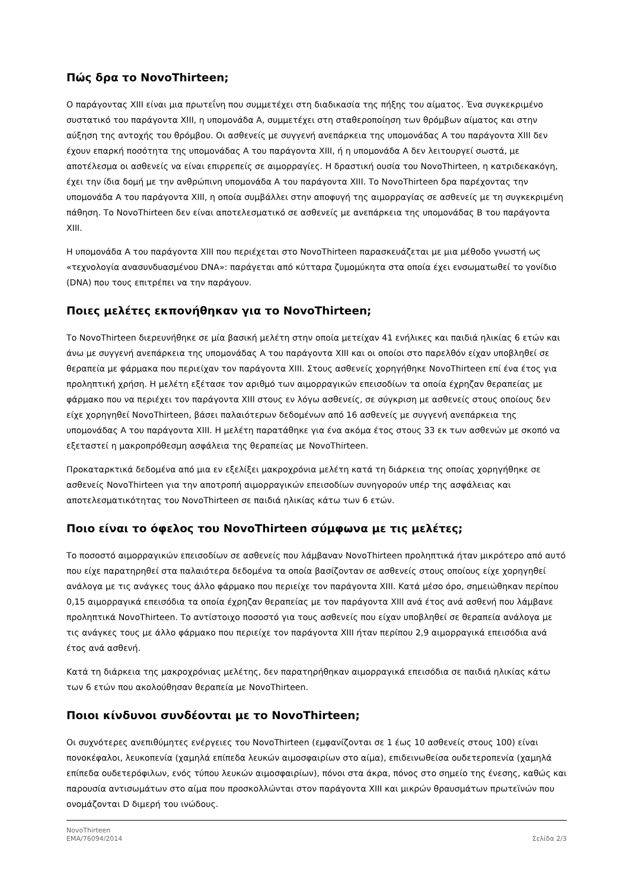Πώς δρα το NovoThirteen;
Ο παράγοντας XIII είναι μια πρωτεΐνη που συμμετέχει στη διαδικασία της πήξης του αίματος. Ένα συγκεκριμένο συστατικό του παράγοντα XIII, η υπομονάδα A, συμμετέχει στη σταθεροποίηση των θρόμβων αίματος και στην αύξηση της αντοχής του θρόμβου. Οι ασθενείς με συγγενή ανεπάρκεια της υπομονάδας A του παράγοντα XIII δεν έχουν επαρκή ποσότητα της υπομονάδας A του παράγοντα XIII, ή η υπομονάδα A δεν λειτουργεί σωστά, με αποτέλεσμα οι ασθενείς να είναι επιρρεπείς σε αιμορραγίες. Η δραστική ουσία του NovoThirteen, η κατριδεκακόγη, έχει την ίδια δομή με την ανθρώπινη υπομονάδα A του παράγοντα XIII. Το NovoThirteen δρα παρέχοντας την υπομονάδα A του παράγοντα XIII, η οποία συμβάλλει στην αποφυγή της αιμορραγίας σε ασθενείς με τη συγκεκριμένη πάθηση. Το NovoThirteen δεν είναι αποτελεσματικό σε ασθενείς με ανεπάρκεια της υπομονάδας B του παράγοντα XIII.
Η υπομονάδα A του παράγοντα XIII που περιέχεται στο NovoThirteen παρασκευάζεται με μια μέθοδο γνωστή ως «τεχνολογία ανασυνδυασμένου DNA»: παράγεται από κύτταρα ζυμομύκητα στα οποία έχει ενσωματωθεί το γονίδιο (DNA) που τους επιτρέπει να την παράγουν.
Ποιες μελέτες εκπονήθηκαν για το NovoThirteen;
Το NovoThirteen διερευνήθηκε σε μία βασική μελέτη στην οποία μετείχαν 41 ενήλικες και παιδιά ηλικίας 6 ετών και άνω με συγγενή ανεπάρκεια της υπομονάδας A του παράγοντα XIII και οι οποίοι στο παρελθόν είχαν υποβληθεί σε θεραπεία με φάρμακα που περιείχαν τον παράγοντα XIII. Στους ασθενείς χορηγήθηκε NovoThirteen επί ένα έτος για προληπτική χρήση. Η μελέτη εξέτασε τον αριθμό των αιμορραγικών επεισοδίων τα οποία έχρηζαν θεραπείας με φάρμακο που να περιέχει τον παράγοντα XIII στους εν λόγω ασθενείς, σε σύγκριση με ασθενείς στους οποίους δεν είχε χορηγηθεί NovoThirteen, βάσει παλαιότερων δεδομένων από 16 ασθενείς με συγγενή ανεπάρκεια της υπομονάδας A του παράγοντα XIII. Η μελέτη παρατάθηκε για ένα ακόμα έτος στους 33 εκ των ασθενών με σκοπό να εξεταστεί η μακροπρόθεσμη ασφάλεια της θεραπείας με NovoThirteen.
Προκαταρκτικά δεδομένα από μια εν εξελίξει μακροχρόνια μελέτη κατά τη διάρκεια της οποίας χορηγήθηκε σε ασθενείς NovoThirteen για την αποτροπή αιμορραγικών επεισοδίων συνηγορούν υπέρ της ασφάλειας και αποτελεσματικότητας του NovoThirteen σε παιδιά ηλικίας κάτω των 6 ετών.
Ποιο είναι το όφελος του NovoThirteen σύμφωνα με τις μελέτες;
Το ποσοστό αιμορραγικών επεισοδίων σε ασθενείς που λάμβαναν NovoThirteen προληπτικά ήταν μικρότερο από αυτό που είχε παρατηρηθεί στα παλαιότερα δεδομένα τα οποία βασίζονταν σε ασθενείς στους οποίους είχε χορηγηθεί ανάλογα με τις ανάγκες τους άλλο φάρμακο που περιείχε τον παράγοντα XIII. Κατά μέσο όρο, σημειώθηκαν περίπου 0,15 αιμορραγικά επεισόδια τα οποία έχρηζαν θεραπείας με τον παράγοντα XIII ανά έτος ανά ασθενή που λάμβανε προληπτικά NovoThirteen. Το αντίστοιχο ποσοστό για τους ασθενείς που είχαν υποβληθεί σε θεραπεία ανάλογα με τις ανάγκες τους με άλλο φάρμακο που περιείχε τον παράγοντα XIII ήταν περίπου 2,9 αιμορραγικά επεισόδια ανά έτος ανά ασθενή.
Κατά τη διάρκεια της μακροχρόνιας μελέτης, δεν παρατηρήθηκαν αιμορραγικά επεισόδια σε παιδιά ηλικίας κάτω των 6 ετών που ακολούθησαν θεραπεία με NovoThirteen.
Ποιοι κίνδυνοι συνδέονται με το NovoThirteen;
Οι συχνότερες ανεπιθύμητες ενέργειες του NovoThirteen (εμφανίζονται σε 1 έως 10 ασθενείς στους 100) είναι πονοκέφαλοι, λευκοπενία (χαμηλά επίπεδα λευκών αιμοσφαιρίων στο αίμα), επιδεινωθείσα ουδετεροπενία (χαμηλά επίπεδα ουδετερόφιλων, ενός τύπου λευκών αιμοσφαιρίων), πόνοι στα άκρα, πόνος στο σημείο της ένεσης, καθώς και παρουσία αντισωμάτων στο αίμα που προσκολλώνται στον παράγοντα XIII και μικρών θραυσμάτων πρωτεϊνών που ονομάζονται D διμερή του ινώδους.
NovoThirteen
EMA/76094/2014
Σελίδα 2/3